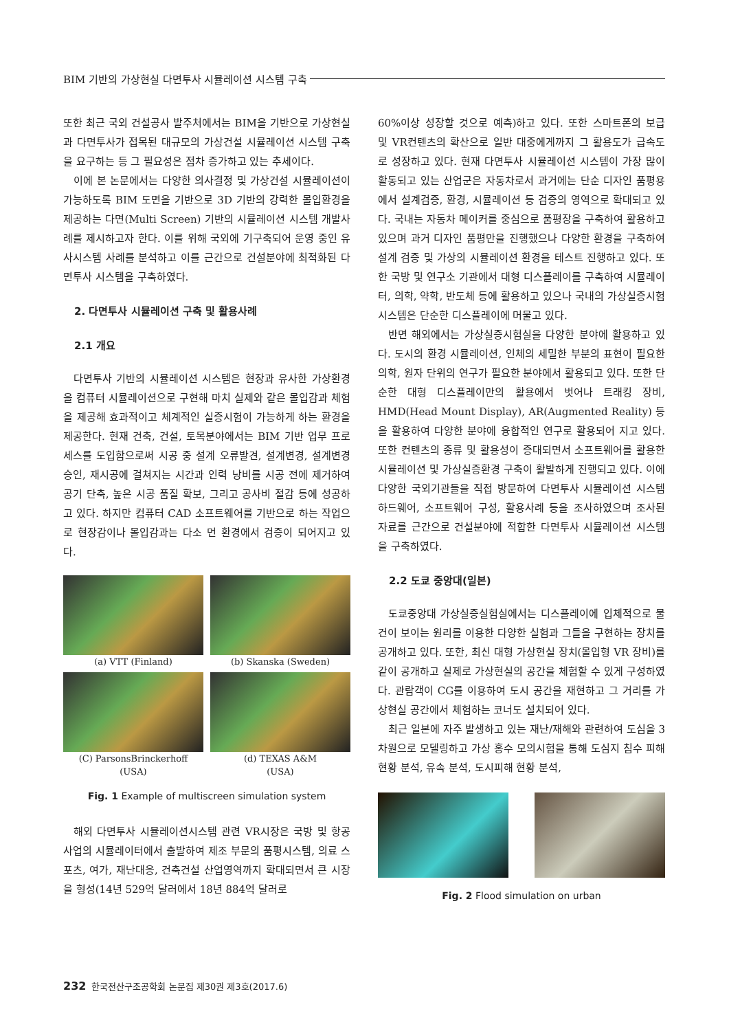BIM 기반의 가상현실 다면투사 시뮬레이션 시스템 구축
또한 최근 국외 건설공사 발주처에서는 BIM을 기반으로 가상현실과 다면투사가 접목된 대규모의 가상건설 시뮬레이션 시스템 구축을 요구하는 등 그 필요성은 점차 증가하고 있는 추세이다.
이에 본 논문에서는 다양한 의사결정 및 가상건설 시뮬레이션이 가능하도록 BIM 도면을 기반으로 3D 기반의 강력한 몰입환경을 제공하는 다면(Multi Screen) 기반의 시뮬레이션 시스템 개발사례를 제시하고자 한다. 이를 위해 국외에 기구축되어 운영 중인 유사시스템 사례를 분석하고 이를 근간으로 건설분야에 최적화된 다면투사 시스템을 구축하였다.
2. 다면투사 시뮬레이션 구축 및 활용사례
2.1 개요
다면투사 기반의 시뮬레이션 시스템은 현장과 유사한 가상환경을 컴퓨터 시뮬레이션으로 구현해 마치 실제와 같은 몰입감과 체험을 제공해 효과적이고 체계적인 실증시험이 가능하게 하는 환경을 제공한다. 현재 건축, 건설, 토목분야에서는 BIM 기반 업무 프로세스를 도입함으로써 시공 중 설계 오류발견, 설계변경, 설계변경 승인, 재시공에 걸쳐지는 시간과 인력 낭비를 시공 전에 제거하여 공기 단축, 높은 시공 품질 확보, 그리고 공사비 절감 등에 성공하고 있다. 하지만 컴퓨터 CAD 소프트웨어를 기반으로 하는 작업으로 현장감이나 몰입감과는 다소 먼 환경에서 검증이 되어지고 있다.
(a) VTT (Finland)
(b) Skanska (Sweden)
(C) ParsonsBrinckerhoff
(USA)
(d) TEXAS A&M
(USA)
Fig. 1 Example of multiscreen simulation system
해외 다면투사 시뮬레이션시스템 관련 VR시장은 국방 및 항공사업의 시뮬레이터에서 출발하여 제조 부문의 품평시스템, 의료 스포츠, 여가, 재난대응, 건축건설 산업영역까지 확대되면서 큰 시장을 형성(14년 529억 달러에서 18년 884억 달러로
60%이상 성장할 것으로 예측)하고 있다. 또한 스마트폰의 보급 및 VR컨텐츠의 확산으로 일반 대중에게까지 그 활용도가 급속도로 성장하고 있다. 현재 다면투사 시뮬레이션 시스템이 가장 많이 활동되고 있는 산업군은 자동차로서 과거에는 단순 디자인 품평용에서 설계검증, 환경, 시뮬레이션 등 검증의 영역으로 확대되고 있다. 국내는 자동차 메이커를 중심으로 품평장을 구축하여 활용하고 있으며 과거 디자인 품평만을 진행했으나 다양한 환경을 구축하여 설계 검증 및 가상의 시뮬레이션 환경을 테스트 진행하고 있다. 또한 국방 및 연구소 기관에서 대형 디스플레이를 구축하여 시뮬레이터, 의학, 약학, 반도체 등에 활용하고 있으나 국내의 가상실증시험 시스템은 단순한 디스플레이에 머물고 있다.
반면 해외에서는 가상실증시험실을 다양한 분야에 활용하고 있다. 도시의 환경 시뮬레이션, 인체의 세밀한 부분의 표현이 필요한 의학, 원자 단위의 연구가 필요한 분야에서 활용되고 있다. 또한 단순한 대형 디스플레이만의 활용에서 벗어나 트래킹 장비, HMD(Head Mount Display), AR(Augmented Reality) 등을 활용하여 다양한 분야에 융합적인 연구로 활용되어 지고 있다. 또한 컨텐츠의 종류 및 활용성이 증대되면서 소프트웨어를 활용한 시뮬레이션 및 가상실증환경 구축이 활발하게 진행되고 있다. 이에 다양한 국외기관들을 직접 방문하여 다면투사 시뮬레이션 시스템 하드웨어, 소프트웨어 구성, 활용사례 등을 조사하였으며 조사된 자료를 근간으로 건설분야에 적합한 다면투사 시뮬레이션 시스템을 구축하였다.
2.2 도쿄 중앙대(일본)
도쿄중앙대 가상실증실험실에서는 디스플레이에 입체적으로 물건이 보이는 원리를 이용한 다양한 실험과 그들을 구현하는 장치를 공개하고 있다. 또한, 최신 대형 가상현실 장치(몰입형 VR 장비)를 같이 공개하고 실제로 가상현실의 공간을 체험할 수 있게 구성하였다. 관람객이 CG를 이용하여 도시 공간을 재현하고 그 거리를 가상현실 공간에서 체험하는 코너도 설치되어 있다.
최근 일본에 자주 발생하고 있는 재난/재해와 관련하여 도심을 3차원으로 모델링하고 가상 홍수 모의시험을 통해 도심지 침수 피해현황 분석, 유속 분석, 도시피해 현황 분석,
Fig. 2 Flood simulation on urban
232 한국전산구조공학회 논문집 제30권 제3호(2017.6)